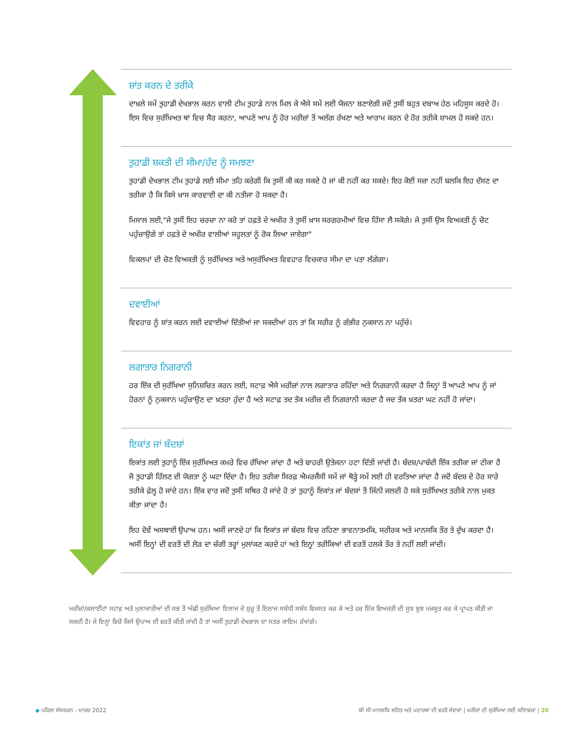ਸ਼ਾਂਤ ਕਰਨ ਦੇ ਤਰੀਕੇ
ਦਾਖ਼ਲੇ ਸਮੇਂ ਤੁਹਾਡੀ ਦੇਖਭਾਲ ਕਰਨ ਵਾਲੀ ਟੀਮ ਤੁਹਾਡੇ ਨਾਲ ਮਿਲ ਕੇ ਐਸੇ ਸਮੇਂ ਲਈ ਯੋਜਨਾ ਬਣਾਏਗੀ ਜਦੋਂ ਤੁਸੀਂ ਬਹੁਤ ਦਬਾਅ ਹੇਠ ਮਹਿਸੂਸ ਕਰਦੇ ਹੋ। ਇਸ ਵਿਚ ਸੁਰੱਖਿਅਤ ਥਾਂ ਵਿਚ ਸੈਰ ਕਰਨਾ, ਆਪਣੇ ਆਪ ਨੂੰ ਹੋਰ ਮਰੀਜ਼ਾਂ ਤੋਂ ਅਲੱਗ ਰੱਖਣਾ ਅਤੇ ਆਰਾਮ ਕਰਨ ਦੇ ਹੋਰ ਤਰੀਕੇ ਸ਼ਾਮਲ ਹੋ ਸਕਦੇ ਹਨ।
ਤੁਹਾਡੀ ਸ਼ਕਤੀ ਦੀ ਸੀਮਾ/ਹੱਦ ਨੂੰ ਸਮਝਣਾ
ਤੁਹਾਡੀ ਦੇਖਭਾਲ ਟੀਮ ਤੁਹਾਡੇ ਲਈ ਸੀਮਾ ਤਹਿ ਕਰੇਗੀ ਕਿ ਤੁਸੀਂ ਕੀ ਕਰ ਸਕਦੇ ਹੋ ਜਾਂ ਕੀ ਨਹੀਂ ਕਰ ਸਕਦੇ। ਇਹ ਕੋਈ ਸਜ਼ਾ ਨਹੀਂ ਬਲਕਿ ਇਹ ਦੱਸਣ ਦਾ ਤਰੀਕਾ ਹੈ ਕਿ ਕਿਸੇ ਖ਼ਾਸ ਕਾਰਵਾਈ ਦਾ ਕੀ ਨਤੀਜਾ ਹੋ ਸਕਦਾ ਹੈ।
ਮਿਸਾਲ ਲਈ,"ਜੇ ਤੁਸੀਂ ਇਹ ਚਰਚਾ ਨਾ ਕਰੋ ਤਾਂ ਹਫ਼ਤੇ ਦੇ ਅਖੀਰ ਤੇ ਤੁਸੀਂ ਖ਼ਾਸ ਸਰਗਰਮੀਆਂ ਵਿਚ ਹਿੱਸਾ ਲੈ ਸਕੋਗੇ। ਜੇ ਤੁਸੀਂ ਉਸ ਵਿਅਕਤੀ ਨੂੰ ਚੋਟ ਪਹੁੰਚਾਉਗੇ ਤਾਂ ਹਫ਼ਤੇ ਦੇ ਅਖੀਰ ਵਾਲੀਆਂ ਸਹੂਲਤਾਂ ਨੂੰ ਰੋਕ ਲਿਆ ਜਾਏਗਾ"
ਵਿਕਲਪਾਂ ਦੀ ਚੋਣ ਵਿਅਕਤੀ ਨੂੰ ਸੁਰੱਖਿਅਤ ਅਤੇ ਅਸੁਰੱਖਿਅਤ ਵਿਵਹਾਰ ਵਿਚਕਾਰ ਸੀਮਾ ਦਾ ਪਤਾ ਲੱਗੇਗਾ।
ਦਵਾਈਆਂ
ਵਿਵਹਾਰ ਨੂੰ ਸ਼ਾਂਤ ਕਰਨ ਲਈ ਦਵਾਈਆਂ ਦਿੱਤੀਆਂ ਜਾ ਸਕਦੀਆਂ ਹਨ ਤਾਂ ਕਿ ਸਰੀਰ ਨੂੰ ਗੰਭੀਰ ਨੁਕਸਾਨ ਨਾ ਪਹੁੰਚੇ।
ਲਗਾਤਾਰ ਨਿਗਰਾਨੀ
ਹਰ ਇੱਕ ਦੀ ਸੁਰੱਖਿਆ ਸੁਨਿਸ਼ਚਿਤ ਕਰਨ ਲਈ, ਸਟਾਫ਼ ਐਸੇ ਮਰੀਜ਼ਾਂ ਨਾਲ ਲਗਾਤਾਰ ਰਹਿੰਦਾ ਅਤੇ ਨਿਗਰਾਨੀ ਕਰਦਾ ਹੈ ਜਿਨ੍ਹਾਂ ਤੋਂ ਆਪਣੇ ਆਪ ਨੂੰ ਜਾਂ ਹੋਰਨਾਂ ਨੂੰ ਨੁਕਸਾਨ ਪਹੁੰਚਾਉਣ ਦਾ ਖ਼ਤਰਾ ਹੁੰਦਾ ਹੈ ਅਤੇ ਸਟਾਫ਼ ਤਦ ਤੱਕ ਮਰੀਜ਼ ਦੀ ਨਿਗਰਾਨੀ ਕਰਦਾ ਹੈ ਜਦ ਤੱਕ ਖ਼ਤਰਾ ਘਟ ਨਹੀਂ ਹੋ ਜਾਂਦਾ।
ਇਕਾਂਤ ਜਾਂ ਬੰਦਸ਼ਾਂ
ਇਕਾਂਤ ਲਈ ਤੁਹਾਨੂੰ ਇੱਕ ਸੁਰੱਖਿਅਤ ਕਮਰੇ ਵਿਚ ਰੱਖਿਆ ਜਾਂਦਾ ਹੈ ਅਤੇ ਬਾਹਰੀ ਉਤੇਜਨਾ ਹਟਾ ਦਿੱਤੀ ਜਾਂਦੀ ਹੈ। ਬੰਦਸ਼/ਪਾਬੰਦੀ ਇੱਕ ਤਰੀਕਾ ਜਾਂ ਟੀਕਾ ਹੈ ਜੋ ਤੁਹਾਡੀ ਹਿੱਲਣ ਦੀ ਯੋਗਤਾ ਨੂੰ ਘਟਾ ਦਿੰਦਾ ਹੈ। ਇਹ ਤਰੀਕਾ ਸਿਰਫ਼ ਐਮਰਜੈਂਸੀ ਸਮੇਂ ਜਾਂ ਥੋੜ੍ਹੇ ਸਮੇਂ ਲਈ ਹੀ ਵਰਤਿਆ ਜਾਂਦਾ ਹੈ ਜਦੋਂ ਬੰਦਸ਼ ਦੇ ਹੋਰ ਸਾਰੇ ਤਰੀਕੇ ਫ਼ੇਲ੍ਹ ਹੋ ਜਾਂਦੇ ਹਨ। ਇੱਕ ਵਾਰ ਜਦੋਂ ਤੁਸੀਂ ਸਥਿਰ ਹੋ ਜਾਂਦੇ ਹੋ ਤਾਂ ਤੁਹਾਨੂੰ ਇਕਾਂਤ ਜਾਂ ਬੰਦਸ਼ਾਂ ਤੋਂ ਜਿੰਨੀ ਜਲਦੀ ਹੋ ਸਕੇ ਸੁਰੱਖਿਅਤ ਤਰੀਕੇ ਨਾਲ ਮੁਕਤ ਕੀਤਾ ਜਾਂਦਾ ਹੈ।
ਇਹ ਦੋਵੇਂ ਅਸਥਾਈ ਉਪਾਅ ਹਨ। ਅਸੀਂ ਜਾਣਦੇ ਹਾਂ ਕਿ ਇਕਾਂਤ ਜਾਂ ਬੰਦਸ਼ ਵਿਚ ਰਹਿਣਾ ਭਾਵਨਾਤਮਕਿ, ਸਰੀਰਕ ਅਤੇ ਮਾਨਸਕਿ ਤੌਰ ਤੇ ਦੁੱਖ ਕਰਦਾ ਹੈ। ਅਸੀਂ ਇਨ੍ਹਾਂ ਦੀ ਵਰਤੋਂ ਦੀ ਲੋੜ ਦਾ ਚੰਗੀ ਤਰ੍ਹਾਂ ਮੁਲਾਂਕਣ ਕਰਦੇ ਹਾਂ ਅਤੇ ਇਨ੍ਹਾਂ ਤਰੀਕਿਆਂ ਦੀ ਵਰਤੋਂ ਹਲਕੇ ਤੌਰ ਤੇ ਨਹੀਂ ਲਈ ਜਾਂਦੀ।
ਮਰੀਜ਼ਾਂ/ਕਲਾਈਂਟਾਂ ਸਟਾਫ਼ ਅਤੇ ਮੁਲਾਕਾਤੀਆਂ ਦੀ ਸਭ ਤੋਂ ਅੱਛੀ ਸੁਰੱਖਿਆ ਇਲਾਜ ਦੇ ਸ਼ੁਰੂ ਤੋਂ ਇਲਾਜ ਸਬੰਧੀ ਸਬੰਧ ਵਿਕਸਤ ਕਰ ਕੇ ਅਤੇ ਹਰ ਇੱਕ ਵਿਅਕਤੀ ਦੀ ਸੂਝ ਬੂਝ ਮਜ਼ਬੂਤ ਕਰ ਕੇ ਪ੍ਰਾਪਤ ਕੀਤੀ ਜਾ ਸਕਦੀ ਹੈ। ਜੇ ਇਨ੍ਹਾਂ ਵਿਚੋਂ ਕਿਸੇ ਉਪਾਅ ਦੀ ਵਰਤੋਂ ਕੀਤੀ ਜਾਂਦੀ ਹੈ ਤਾਂ ਅਸੀਂ ਤੁਹਾਡੀ ਦੇਖਭਾਲ ਦਾ ਸਤਰ ਕਾਇਮ ਰੱਖਾਂਗੇ।
◆ ਪਹਿਲਾ ਸੰਸਕਰਨ - ਮਾਰਚ 2022 ਬੀ ਸੀ ਮਾਨਸਕਿ ਸਹਿਤ ਅਤੇ ਪਦਾਰਥਾਂ ਦੀ ਵਰਤੋਂ ਸੇਵਾਵਾਂ | ਮਰੀਜ਼ਾਂ ਦੀ ਸੁਰੱਖਿਆ ਲਈ ਕਤਿਾਬਚਾ | 20